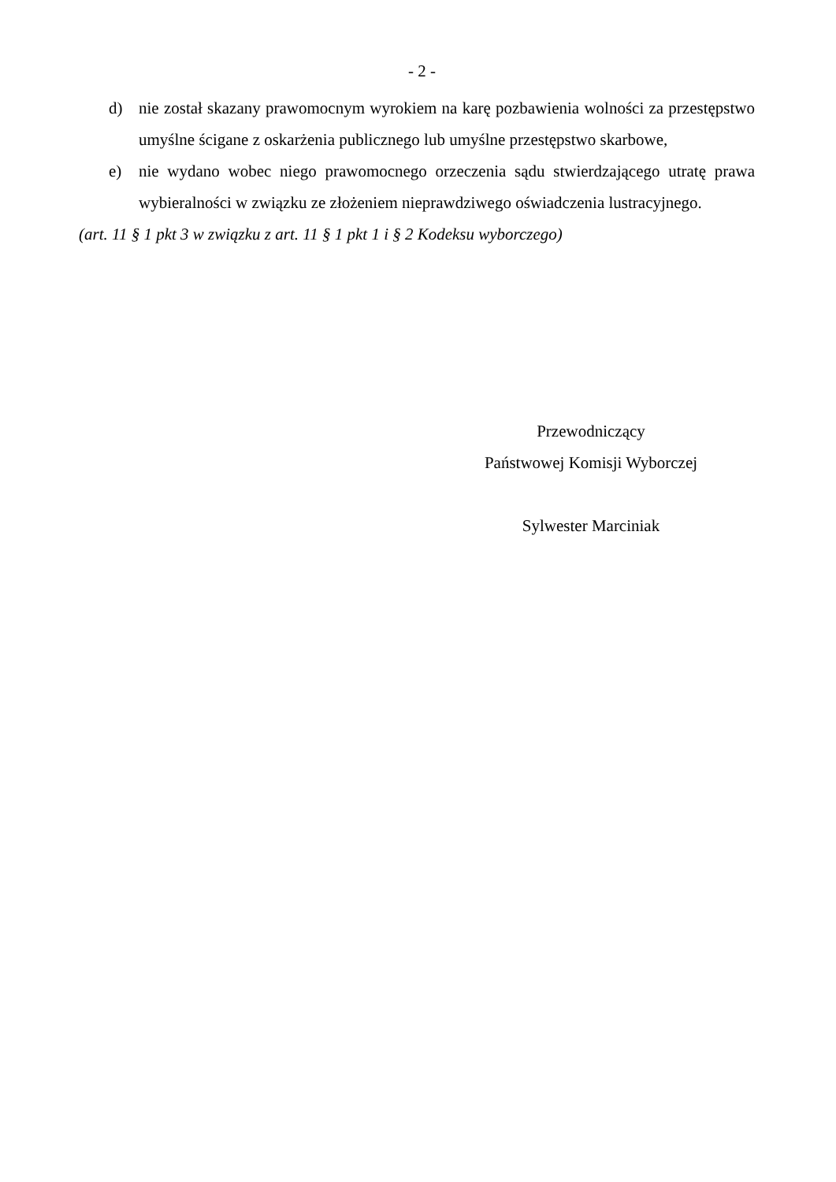- 2 -
d) nie został skazany prawomocnym wyrokiem na karę pozbawienia wolności za przestępstwo umyślne ścigane z oskarżenia publicznego lub umyślne przestępstwo skarbowe,
e) nie wydano wobec niego prawomocnego orzeczenia sądu stwierdzającego utratę prawa wybieralności w związku ze złożeniem nieprawdziwego oświadczenia lustracyjnego.
(art. 11 § 1 pkt 3 w związku z art. 11 § 1 pkt 1 i § 2 Kodeksu wyborczego)
Przewodniczący
Państwowej Komisji Wyborczej
Sylwester Marciniak